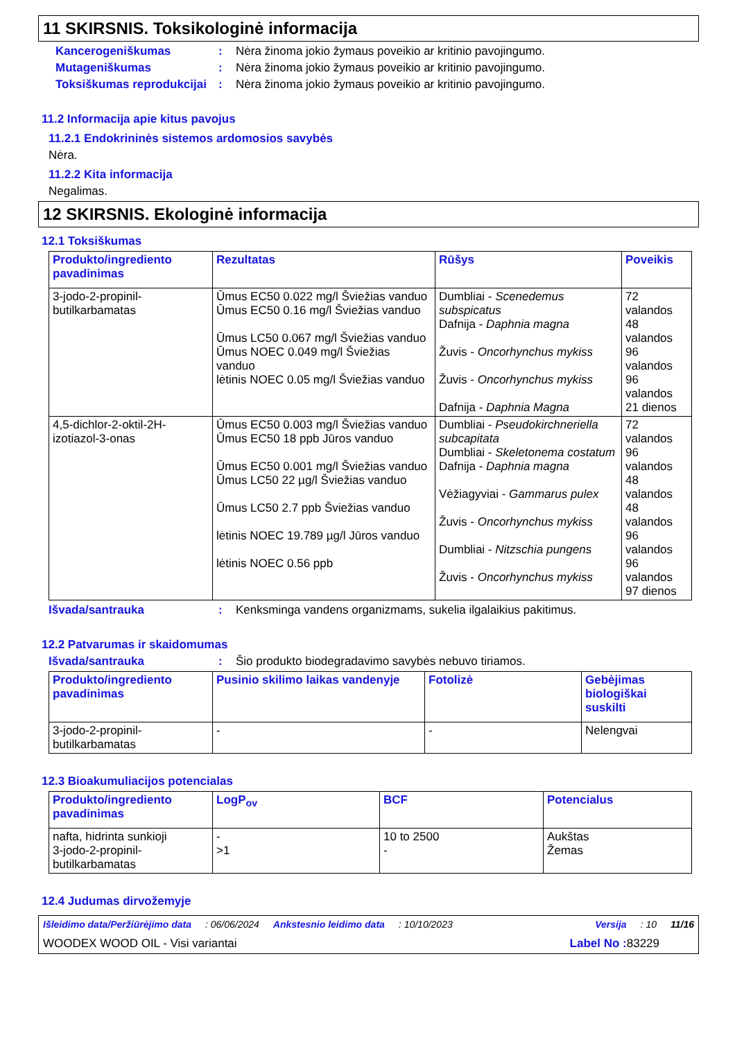11 SKIRSNIS. Toksikologinė informacija
Kancerogeniškumas : Nėra žinoma jokio žymaus poveikio ar kritinio pavojingumo.
Mutageniškumas : Nėra žinoma jokio žymaus poveikio ar kritinio pavojingumo.
Toksiškumas reprodukcijai
: Nėra žinoma jokio žymaus poveikio ar kritinio pavojingumo.
11.2 Informacija apie kitus pavojus
11.2.1 Endokrininės sistemos ardomosios savybės
Nėra.
11.2.2 Kita informacija
Negalimas.
12 SKIRSNIS. Ekologinė informacija
12.1 Toksiškumas
| Produkto/ingrediento pavadinimas | Rezultatas | Rūšys | Poveikis |
| --- | --- | --- | --- |
| 3-jodo-2-propinil-butilkarbamatas | Ūmus EC50 0.022 mg/l Šviežias vanduo Ūmus EC50 0.16 mg/l Šviežias vanduo Ūmus LC50 0.067 mg/l Šviežias vanduo Ūmus NOEC 0.049 mg/l Šviežias vanduo lėtinis NOEC 0.05 mg/l Šviežias vanduo | Dumbliai - Scenedemus subspicatus Dafnija - Daphnia magna Žuvis - Oncorhynchus mykiss Žuvis - Oncorhynchus mykiss Dafnija - Daphnia Magna | 72 valandos 48 valandos 96 valandos 96 valandos 21 dienos |
| 4,5-dichlor-2-oktil-2H-izotiazol-3-onas | Ūmus EC50 0.003 mg/l Šviežias vanduo Ūmus EC50 18 ppb Jūros vanduo Ūmus EC50 0.001 mg/l Šviežias vanduo Ūmus LC50 22 µg/l Šviežias vanduo Ūmus LC50 2.7 ppb Šviežias vanduo lėtinis NOEC 19.789 µg/l Jūros vanduo lėtinis NOEC 0.56 ppb | Dumbliai - Pseudokirchneriella subcapitata Dumbliai - Skeletonema costatum Dafnija - Daphnia magna Vėžiagyviai - Gammarus pulex Žuvis - Oncorhynchus mykiss Dumbliai - Nitzschia pungens Žuvis - Oncorhynchus mykiss | 72 valandos 96 valandos 48 valandos 48 valandos 96 valandos 96 valandos 97 dienos |
Išvada/santrauka : Kenksminga vandens organizmams, sukelia ilgalaikius pakitimus.
12.2 Patvarumas ir skaidomumas
Išvada/santrauka : Šio produkto biodegradavimo savybės nebuvo tiriamos.
| Produkto/ingrediento pavadinimas | Pusinio skilimo laikas vandenyje | Fotolizė | Gebėjimas biologiškai suskilti |
| --- | --- | --- | --- |
| 3-jodo-2-propinil-butilkarbamatas | - | - | Nelengvai |
12.3 Bioakumuliacijos potencialas
| Produkto/ingrediento pavadinimas | LogP<sub>ov</sub> | BCF | Potencialus |
| --- | --- | --- | --- |
| nafta, hidrinta sunkioji 3-jodo-2-propinil-butilkarbamatas | - >1 | 10 to 2500 - | Aukštas Žemas |
12.4 Judumas dirvožemyje
Išleidimo data/Peržiūrėjimo data: 06/06/2024 Ankstesnio leidimo data: 10/10/2023 Versija: 10 11/16
WOODEX WOOD OIL - Visi variantai Label No : 83229